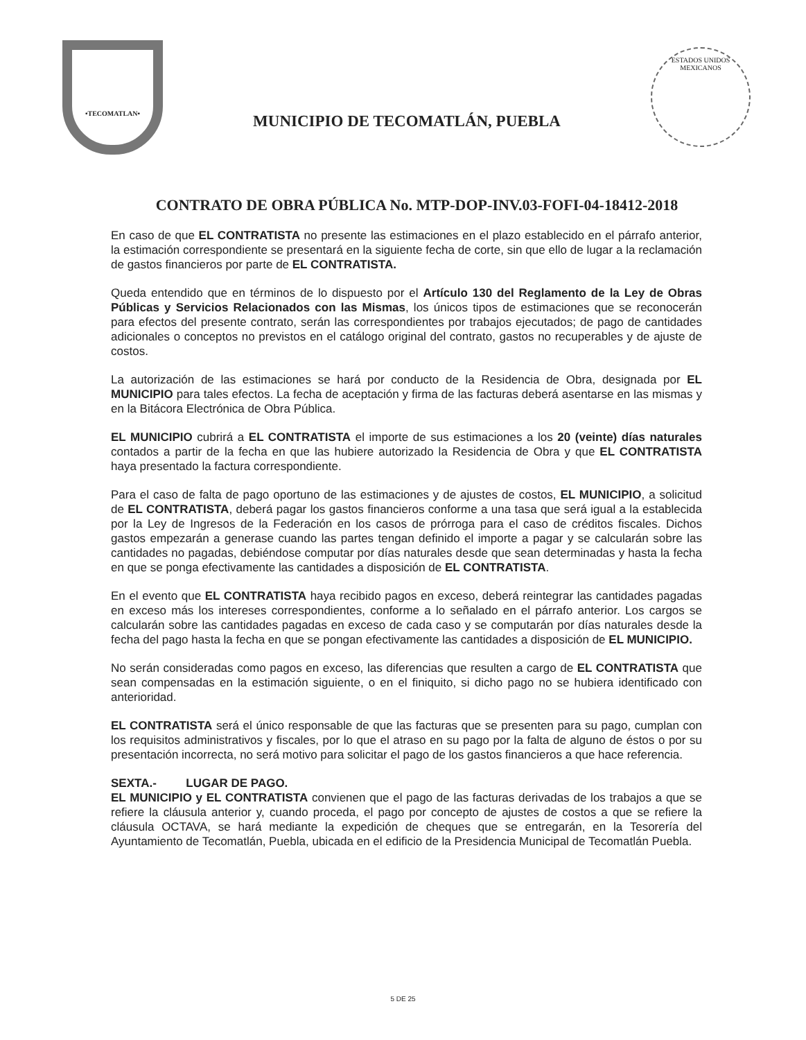•TECOMATLAN•
MUNICIPIO DE TECOMATLÁN, PUEBLA
ESTADOS UNIDOS MEXICANOS
CONTRATO DE OBRA PÚBLICA No. MTP-DOP-INV.03-FOFI-04-18412-2018
En caso de que EL CONTRATISTA no presente las estimaciones en el plazo establecido en el párrafo anterior, la estimación correspondiente se presentará en la siguiente fecha de corte, sin que ello de lugar a la reclamación de gastos financieros por parte de EL CONTRATISTA.
Queda entendido que en términos de lo dispuesto por el Artículo 130 del Reglamento de la Ley de Obras Públicas y Servicios Relacionados con las Mismas, los únicos tipos de estimaciones que se reconocerán para efectos del presente contrato, serán las correspondientes por trabajos ejecutados; de pago de cantidades adicionales o conceptos no previstos en el catálogo original del contrato, gastos no recuperables y de ajuste de costos.
La autorización de las estimaciones se hará por conducto de la Residencia de Obra, designada por EL MUNICIPIO para tales efectos. La fecha de aceptación y firma de las facturas deberá asentarse en las mismas y en la Bitácora Electrónica de Obra Pública.
EL MUNICIPIO cubrirá a EL CONTRATISTA el importe de sus estimaciones a los 20 (veinte) días naturales contados a partir de la fecha en que las hubiere autorizado la Residencia de Obra y que EL CONTRATISTA haya presentado la factura correspondiente.
Para el caso de falta de pago oportuno de las estimaciones y de ajustes de costos, EL MUNICIPIO, a solicitud de EL CONTRATISTA, deberá pagar los gastos financieros conforme a una tasa que será igual a la establecida por la Ley de Ingresos de la Federación en los casos de prórroga para el caso de créditos fiscales. Dichos gastos empezarán a generase cuando las partes tengan definido el importe a pagar y se calcularán sobre las cantidades no pagadas, debiéndose computar por días naturales desde que sean determinadas y hasta la fecha en que se ponga efectivamente las cantidades a disposición de EL CONTRATISTA.
En el evento que EL CONTRATISTA haya recibido pagos en exceso, deberá reintegrar las cantidades pagadas en exceso más los intereses correspondientes, conforme a lo señalado en el párrafo anterior. Los cargos se calcularán sobre las cantidades pagadas en exceso de cada caso y se computarán por días naturales desde la fecha del pago hasta la fecha en que se pongan efectivamente las cantidades a disposición de EL MUNICIPIO.
No serán consideradas como pagos en exceso, las diferencias que resulten a cargo de EL CONTRATISTA que sean compensadas en la estimación siguiente, o en el finiquito, si dicho pago no se hubiera identificado con anterioridad.
EL CONTRATISTA será el único responsable de que las facturas que se presenten para su pago, cumplan con los requisitos administrativos y fiscales, por lo que el atraso en su pago por la falta de alguno de éstos o por su presentación incorrecta, no será motivo para solicitar el pago de los gastos financieros a que hace referencia.
SEXTA.- LUGAR DE PAGO.
EL MUNICIPIO y EL CONTRATISTA convienen que el pago de las facturas derivadas de los trabajos a que se refiere la cláusula anterior y, cuando proceda, el pago por concepto de ajustes de costos a que se refiere la cláusula OCTAVA, se hará mediante la expedición de cheques que se entregarán, en la Tesorería del Ayuntamiento de Tecomatlán, Puebla, ubicada en el edificio de la Presidencia Municipal de Tecomatlán Puebla.
5 DE 25